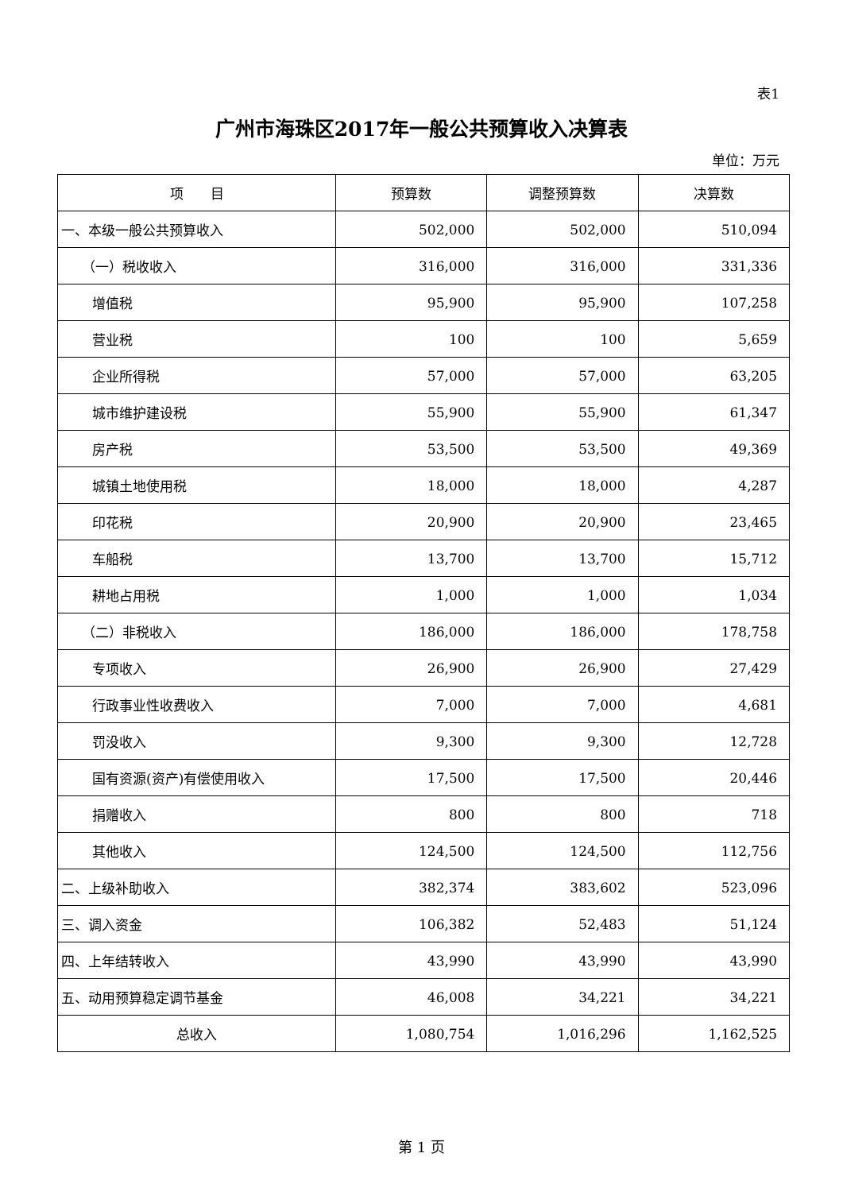表1
广州市海珠区2017年一般公共预算收入决算表
单位：万元
| 项 目 | 预算数 | 调整预算数 | 决算数 |
| --- | --- | --- | --- |
| 一、本级一般公共预算收入 | 502,000 | 502,000 | 510,094 |
| （一）税收收入 | 316,000 | 316,000 | 331,336 |
| 增值税 | 95,900 | 95,900 | 107,258 |
| 营业税 | 100 | 100 | 5,659 |
| 企业所得税 | 57,000 | 57,000 | 63,205 |
| 城市维护建设税 | 55,900 | 55,900 | 61,347 |
| 房产税 | 53,500 | 53,500 | 49,369 |
| 城镇土地使用税 | 18,000 | 18,000 | 4,287 |
| 印花税 | 20,900 | 20,900 | 23,465 |
| 车船税 | 13,700 | 13,700 | 15,712 |
| 耕地占用税 | 1,000 | 1,000 | 1,034 |
| （二）非税收入 | 186,000 | 186,000 | 178,758 |
| 专项收入 | 26,900 | 26,900 | 27,429 |
| 行政事业性收费收入 | 7,000 | 7,000 | 4,681 |
| 罚没收入 | 9,300 | 9,300 | 12,728 |
| 国有资源(资产)有偿使用收入 | 17,500 | 17,500 | 20,446 |
| 捐赠收入 | 800 | 800 | 718 |
| 其他收入 | 124,500 | 124,500 | 112,756 |
| 二、上级补助收入 | 382,374 | 383,602 | 523,096 |
| 三、调入资金 | 106,382 | 52,483 | 51,124 |
| 四、上年结转收入 | 43,990 | 43,990 | 43,990 |
| 五、动用预算稳定调节基金 | 46,008 | 34,221 | 34,221 |
| 总收入 | 1,080,754 | 1,016,296 | 1,162,525 |
第 1 页